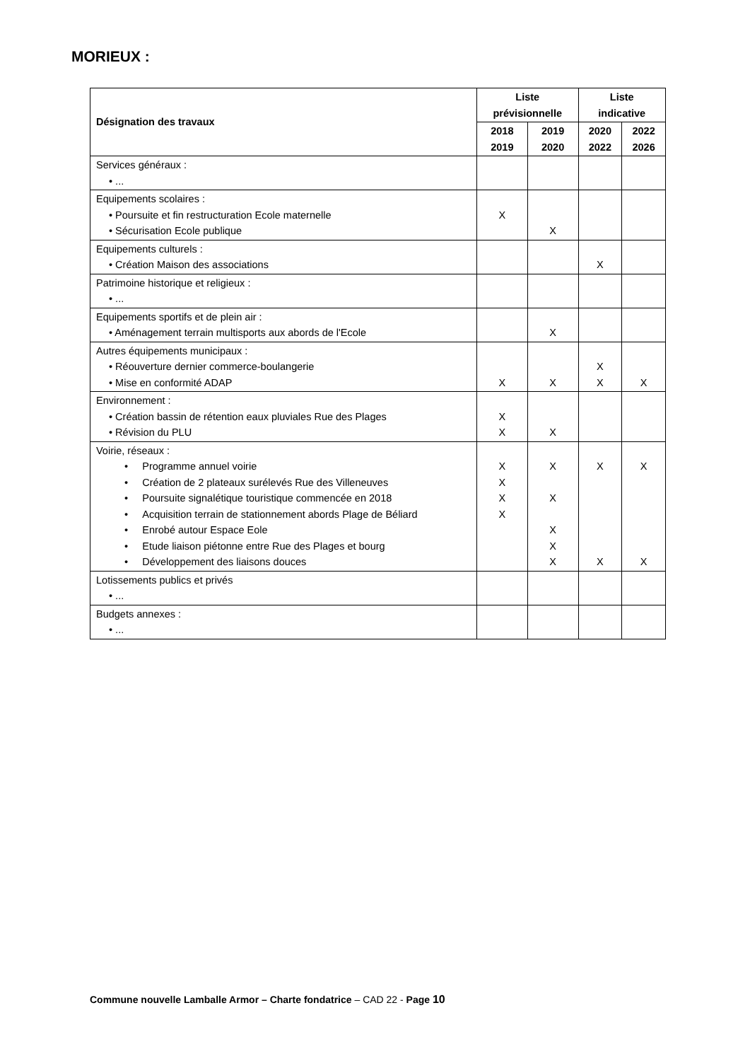MORIEUX :
| Désignation des travaux | Liste prévisionnelle | | Liste indicative | |
| --- | --- | --- | --- | --- |
| | 2018 2019 | 2019 2020 | 2020 2022 | 2022 2026 |
| Services généraux : • ... | | | | |
| Equipements scolaires : • Poursuite et fin restructuration Ecole maternelle • Sécurisation Ecole publique | X | X | | |
| Equipements culturels : • Création Maison des associations | | | X | |
| Patrimoine historique et religieux : • ... | | | | |
| Equipements sportifs et de plein air : • Aménagement terrain multisports aux abords de l'Ecole | | X | | |
| Autres équipements municipaux : • Réouverture dernier commerce-boulangerie • Mise en conformité ADAP | X | X | X X | X |
| Environnement : • Création bassin de rétention eaux pluviales Rue des Plages • Révision du PLU | X X | X | | |
| Voirie, réseaux : • Programme annuel voirie • Création de 2 plateaux surélevés Rue des Villeneuves • Poursuite signalétique touristique commencée en 2018 • Acquisition terrain de stationnement abords Plage de Béliard • Enrobé autour Espace Eole • Etude liaison piétonne entre Rue des Plages et bourg • Développement des liaisons douces | X X X X | X X X X X | X X | X X |
| Lotissements publics et privés • ... | | | | |
| Budgets annexes : • ... | | | | |
Commune nouvelle Lamballe Armor – Charte fondatrice – CAD 22 - Page 10